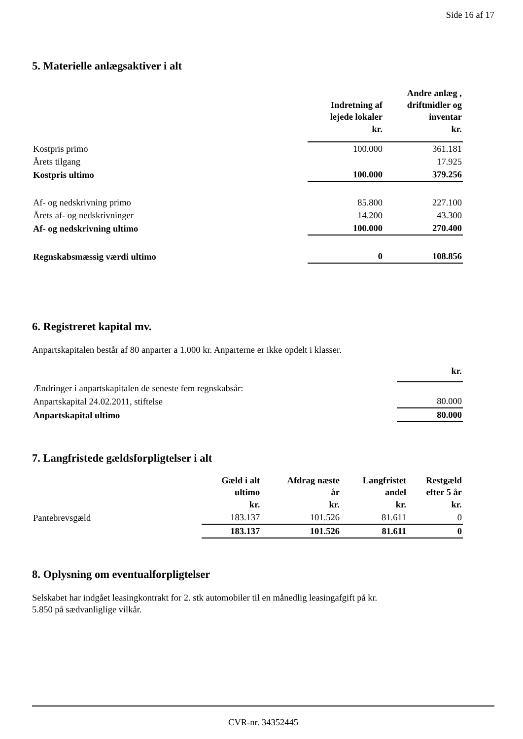Side 16 af 17
5. Materielle anlægsaktiver i alt
| | Indretning af lejede lokaler | Andre anlæg , driftmidler og inventar |
| --- | --- | --- |
| | kr. | kr. |
| Kostpris primo | 100.000 | 361.181 |
| Årets tilgang | | 17.925 |
| Kostpris ultimo | 100.000 | 379.256 |
| Af- og nedskrivning primo | 85.800 | 227.100 |
| Årets af- og nedskrivninger | 14.200 | 43.300 |
| Af- og nedskrivning ultimo | 100.000 | 270.400 |
| Regnskabsmæssig værdi ultimo | 0 | 108.856 |
6. Registreret kapital mv.
Anpartskapitalen består af 80 anparter a 1.000 kr. Anparterne er ikke opdelt i klasser.
| | kr. |
| Ændringer i anpartskapitalen de seneste fem regnskabsår: | |
| Anpartskapital 24.02.2011, stiftelse | 80.000 |
| Anpartskapital ultimo | 80.000 |
7. Langfristede gældsforpligtelser i alt
| | Gæld i alt ultimo | Afdrag næste år | Langfristet andel | Restgæld efter 5 år |
| --- | --- | --- | --- | --- |
| | kr. | kr. | kr. | kr. |
| Pantebrevsgæld | 183.137 | 101.526 | 81.611 | 0 |
| | 183.137 | 101.526 | 81.611 | 0 |
8. Oplysning om eventualforpligtelser
Selskabet har indgået leasingkontrakt for 2. stk automobiler til en månedlig leasingafgift på kr.
5.850 på sædvanliglige vilkår.
CVR-nr. 34352445